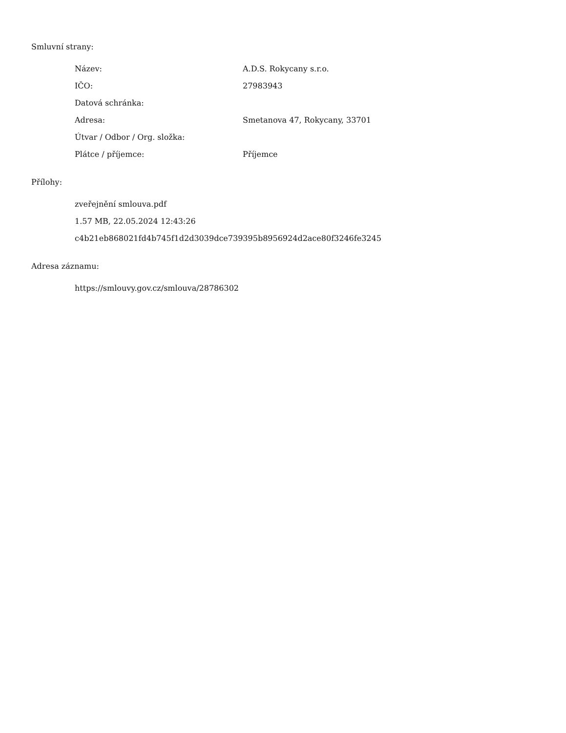Smluvní strany:
| Název: | A.D.S. Rokycany s.r.o. |
| IČO: | 27983943 |
| Datová schránka: | |
| Adresa: | Smetanova 47, Rokycany, 33701 |
| Útvar / Odbor / Org. složka: | |
| Plátce / příjemce: | Příjemce |
Přílohy:
zveřejnění smlouva.pdf
1.57 MB, 22.05.2024 12:43:26
c4b21eb868021fd4b745f1d2d3039dce739395b8956924d2ace80f3246fe3245
Adresa záznamu:
https://smlouvy.gov.cz/smlouva/28786302